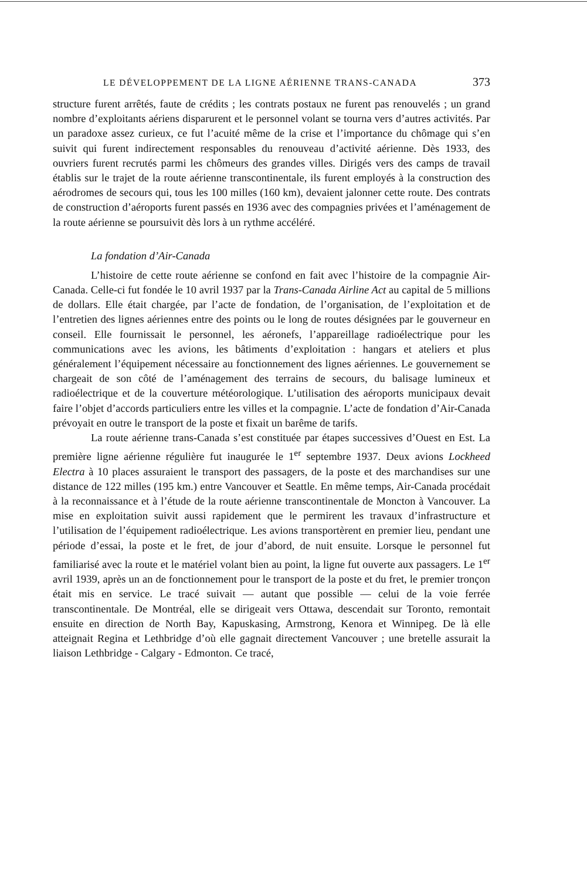LE DÉVELOPPEMENT DE LA LIGNE AÉRIENNE TRANS-CANADA 373
structure furent arrêtés, faute de crédits ; les contrats postaux ne furent pas renouvelés ; un grand nombre d’exploitants aériens disparurent et le personnel volant se tourna vers d’autres activités. Par un paradoxe assez curieux, ce fut l’acuité même de la crise et l’importance du chômage qui s’en suivit qui furent indirectement responsables du renouveau d’activité aérienne. Dès 1933, des ouvriers furent recrutés parmi les chômeurs des grandes villes. Dirigés vers des camps de travail établis sur le trajet de la route aérienne transcontinentale, ils furent employés à la construction des aérodromes de secours qui, tous les 100 milles (160 km), devaient jalonner cette route. Des contrats de construction d’aéroports furent passés en 1936 avec des compagnies privées et l’aménagement de la route aérienne se poursuivit dès lors à un rythme accéléré.
La fondation d’Air-Canada
L’histoire de cette route aérienne se confond en fait avec l’histoire de la compagnie Air-Canada. Celle-ci fut fondée le 10 avril 1937 par la Trans-Canada Airline Act au capital de 5 millions de dollars. Elle était chargée, par l’acte de fondation, de l’organisation, de l’exploitation et de l’entretien des lignes aériennes entre des points ou le long de routes désignées par le gouverneur en conseil. Elle fournissait le personnel, les aéronefs, l’appareillage radioélectrique pour les communications avec les avions, les bâtiments d’exploitation : hangars et ateliers et plus généralement l’équipement nécessaire au fonctionnement des lignes aériennes. Le gouvernement se chargeait de son côté de l’aménagement des terrains de secours, du balisage lumineux et radioélectrique et de la couverture météorologique. L’utilisation des aéroports municipaux devait faire l’objet d’accords particuliers entre les villes et la compagnie. L’acte de fondation d’Air-Canada prévoyait en outre le transport de la poste et fixait un barême de tarifs.
La route aérienne trans-Canada s’est constituée par étapes successives d’Ouest en Est. La première ligne aérienne régulière fut inaugurée le 1<sup>er</sup> septembre 1937. Deux avions Lockheed Electra à 10 places assuraient le transport des passagers, de la poste et des marchandises sur une distance de 122 milles (195 km.) entre Vancouver et Seattle. En même temps, Air-Canada procédait à la reconnaissance et à l’étude de la route aérienne transcontinentale de Moncton à Vancouver. La mise en exploitation suivit aussi rapidement que le permirent les travaux d’infrastructure et l’utilisation de l’équipement radioélectrique. Les avions transportèrent en premier lieu, pendant une période d’essai, la poste et le fret, de jour d’abord, de nuit ensuite. Lorsque le personnel fut familiarisé avec la route et le matériel volant bien au point, la ligne fut ouverte aux passagers. Le 1<sup>er</sup> avril 1939, après un an de fonctionnement pour le transport de la poste et du fret, le premier tronçon était mis en service. Le tracé suivait — autant que possible — celui de la voie ferrée transcontinentale. De Montréal, elle se dirigeait vers Ottawa, descendait sur Toronto, remontait ensuite en direction de North Bay, Kapuskasing, Armstrong, Kenora et Winnipeg. De là elle atteignait Regina et Lethbridge d’où elle gagnait directement Vancouver ; une bretelle assurait la liaison Lethbridge - Calgary - Edmonton. Ce tracé,